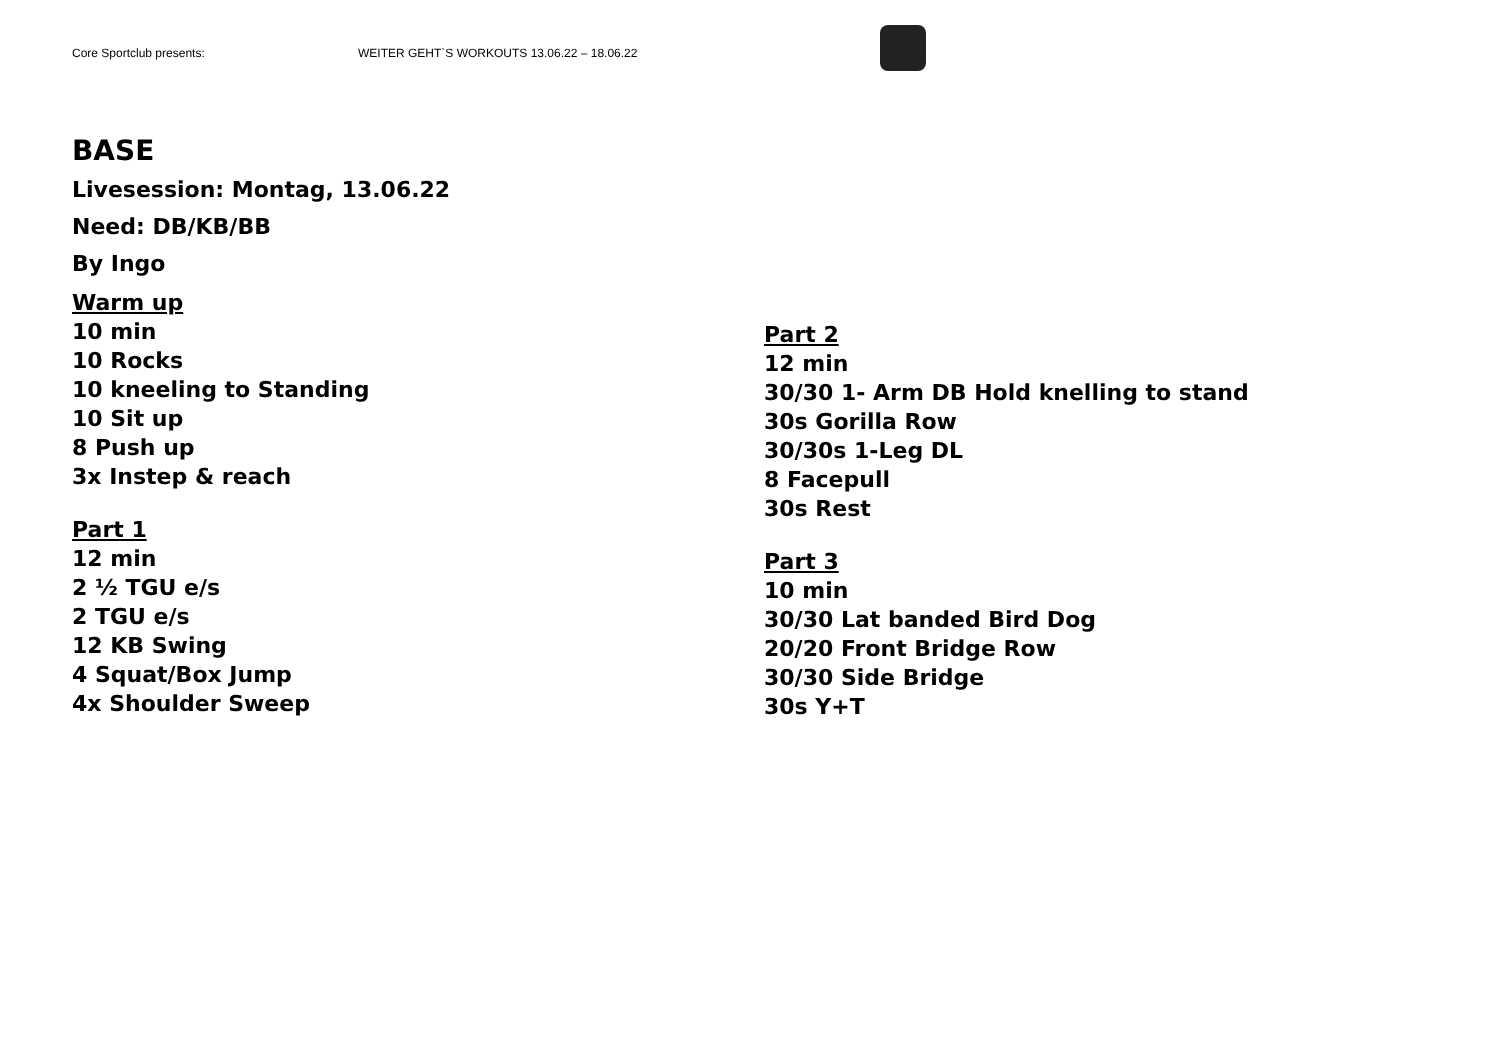Core Sportclub presents: WEITER GEHT`S WORKOUTS 13.06.22 – 18.06.22
BASE
Livesession: Montag, 13.06.22
Need: DB/KB/BB
By Ingo
Warm up
10 min
10 Rocks
10 kneeling to Standing
10 Sit up
8 Push up
3x Instep & reach
Part 1
12 min
2 ½ TGU e/s
2 TGU e/s
12 KB Swing
4 Squat/Box Jump
4x Shoulder Sweep
Part 2
12 min
30/30 1- Arm DB Hold knelling to stand
30s Gorilla Row
30/30s 1-Leg DL
8 Facepull
30s Rest
Part 3
10 min
30/30 Lat banded Bird Dog
20/20 Front Bridge Row
30/30 Side Bridge
30s Y+T